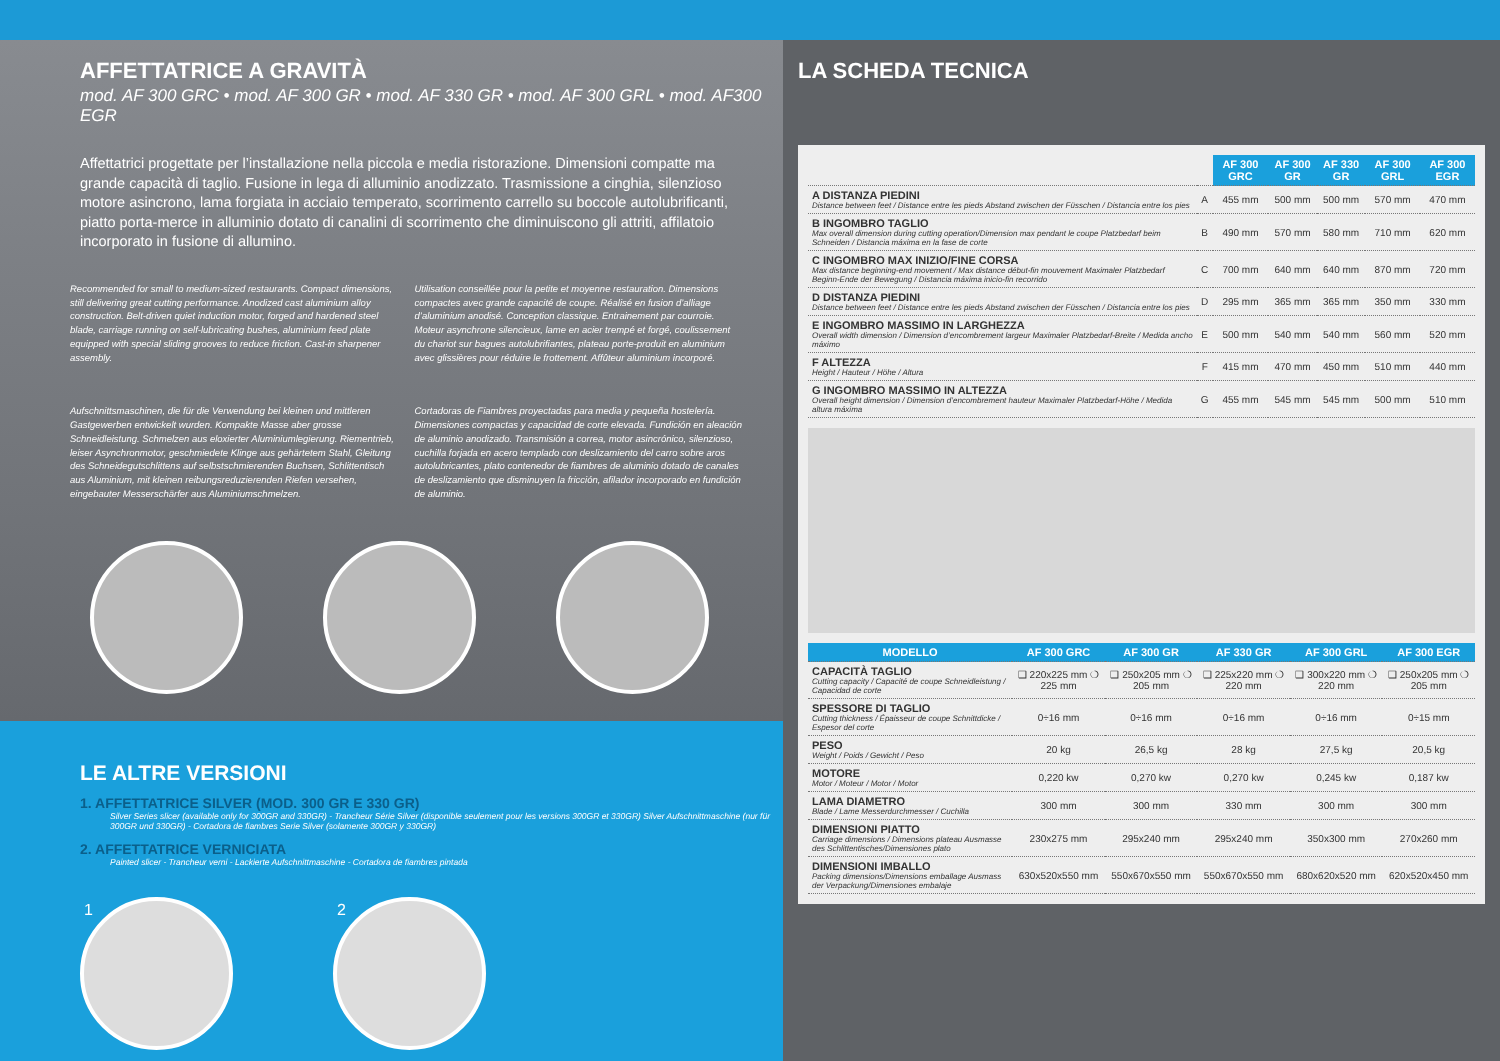AFFETTATRICE A GRAVITÀ
mod. AF 300 GRC • mod. AF 300 GR • mod. AF 330 GR • mod. AF 300 GRL • mod. AF300 EGR
Affettatrici progettate per l’installazione nella piccola e media ristorazione. Dimensioni compatte ma grande capacità di taglio. Fusione in lega di alluminio anodizzato. Trasmissione a cinghia, silenzioso motore asincrono, lama forgiata in acciaio temperato, scorrimento carrello su boccole autolubrificanti, piatto porta-merce in alluminio dotato di canalini di scorrimento che diminuiscono gli attriti, affilatoio incorporato in fusione di allumino.
Recommended for small to medium-sized restaurants. Compact dimensions, still delivering great cutting performance. Anodized cast aluminium alloy construction. Belt-driven quiet induction motor, forged and hardened steel blade, carriage running on self-lubricating bushes, aluminium feed plate equipped with special sliding grooves to reduce friction. Cast-in sharpener assembly.
Utilisation conseillée pour la petite et moyenne restauration. Dimensions compactes avec grande capacité de coupe. Réalisé en fusion d’alliage d’aluminium anodisé. Conception classique. Entrainement par courroie. Moteur asynchrone silencieux, lame en acier trempé et forgé, coulissement du chariot sur bagues autolubrifiantes, plateau porte-produit en aluminium avec glissières pour réduire le frottement. Affûteur aluminium incorporé.
Aufschnittsmaschinen, die für die Verwendung bei kleinen und mittleren Gastgewerben entwickelt wurden. Kompakte Masse aber grosse Schneidleistung. Schmelzen aus eloxierter Aluminiumlegierung. Riementrieb, leiser Asynchronmotor, geschmiedete Klinge aus gehärtetem Stahl, Gleitung des Schneidegutschlittens auf selbstschmierenden Buchsen, Schlittentisch aus Aluminium, mit kleinen reibungsreduzierenden Riefen versehen, eingebauter Messerschärfer aus Aluminiumschmelzen.
Cortadoras de Fiambres proyectadas para media y pequeña hostelería. Dimensiones compactas y capacidad de corte elevada. Fundición en aleación de aluminio anodizado. Transmisión a correa, motor asincrónico, silenzioso, cuchilla forjada en acero templado con deslizamiento del carro sobre aros autolubricantes, plato contenedor de fiambres de aluminio dotado de canales de deslizamiento que disminuyen la fricción, afilador incorporado en fundición de aluminio.
LE ALTRE VERSIONI
1. AFFETTATRICE SILVER (MOD. 300 GR E 330 GR)
Silver Series slicer (available only for 300GR and 330GR) - Trancheur Série Silver (disponible seulement pour les versions 300GR et 330GR) Silver Aufschnittmaschine (nur für 300GR und 330GR) - Cortadora de fiambres Serie Silver (solamente 300GR y 330GR)
2. AFFETTATRICE VERNICIATA
Painted slicer - Trancheur verni - Lackierte Aufschnittmaschine - Cortadora de fiambres pintada
1 2
LA SCHEDA TECNICA
| | | AF 300 GRC | AF 300 GR | AF 330 GR | AF 300 GRL | AF 300 EGR |
| A DISTANZA PIEDINI Distance between feet / Distance entre les pieds Abstand zwischen der Füsschen / Distancia entre los pies | A | 455 mm | 500 mm | 500 mm | 570 mm | 470 mm |
| B INGOMBRO TAGLIO Max overall dimension during cutting operation/Dimension max pendant le coupe Platzbedarf beim Schneiden / Distancia máxima en la fase de corte | B | 490 mm | 570 mm | 580 mm | 710 mm | 620 mm |
| C INGOMBRO MAX INIZIO/FINE CORSA Max distance beginning-end movement / Max distance début-fin mouvement Maximaler Platzbedarf Beginn-Ende der Bewegung / Distancia máxima inicio-fin recorrido | C | 700 mm | 640 mm | 640 mm | 870 mm | 720 mm |
| D DISTANZA PIEDINI Distance between feet / Distance entre les pieds Abstand zwischen der Füsschen / Distancia entre los pies | D | 295 mm | 365 mm | 365 mm | 350 mm | 330 mm |
| E INGOMBRO MASSIMO IN LARGHEZZA Overall width dimension / Dimension d’encombrement largeur Maximaler Platzbedarf-Breite / Medida ancho máximo | E | 500 mm | 540 mm | 540 mm | 560 mm | 520 mm |
| F ALTEZZA Height / Hauteur / Höhe / Altura | F | 415 mm | 470 mm | 450 mm | 510 mm | 440 mm |
| G INGOMBRO MASSIMO IN ALTEZZA Overall height dimension / Dimension d’encombrement hauteur Maximaler Platzbedarf-Höhe / Medida altura máxima | G | 455 mm | 545 mm | 545 mm | 500 mm | 510 mm |
| MODELLO | AF 300 GRC | AF 300 GR | AF 330 GR | AF 300 GRL | AF 300 EGR |
| --- | --- | --- | --- | --- | --- |
| CAPACITÀ TAGLIO Cutting capacity / Capacité de coupe Schneidleistung / Capacidad de corte | ❑ 220x225 mm ❍ 225 mm | ❑ 250x205 mm ❍ 205 mm | ❑ 225x220 mm ❍ 220 mm | ❑ 300x220 mm ❍ 220 mm | ❑ 250x205 mm ❍ 205 mm |
| SPESSORE DI TAGLIO Cutting thickness / Épaisseur de coupe Schnittdicke / Espesor del corte | 0÷16 mm | 0÷16 mm | 0÷16 mm | 0÷16 mm | 0÷15 mm |
| PESO Weight / Poids / Gewicht / Peso | 20 kg | 26,5 kg | 28 kg | 27,5 kg | 20,5 kg |
| MOTORE Motor / Moteur / Motor / Motor | 0,220 kw | 0,270 kw | 0,270 kw | 0,245 kw | 0,187 kw |
| LAMA DIAMETRO Blade / Lame Messerdurchmesser / Cuchilla | 300 mm | 300 mm | 330 mm | 300 mm | 300 mm |
| DIMENSIONI PIATTO Carriage dimensions / Dimensions plateau Ausmasse des Schlittentisches/Dimensiones plato | 230x275 mm | 295x240 mm | 295x240 mm | 350x300 mm | 270x260 mm |
| DIMENSIONI IMBALLO Packing dimensions/Dimensions emballage Ausmass der Verpackung/Dimensiones embalaje | 630x520x550 mm | 550x670x550 mm | 550x670x550 mm | 680x620x520 mm | 620x520x450 mm |